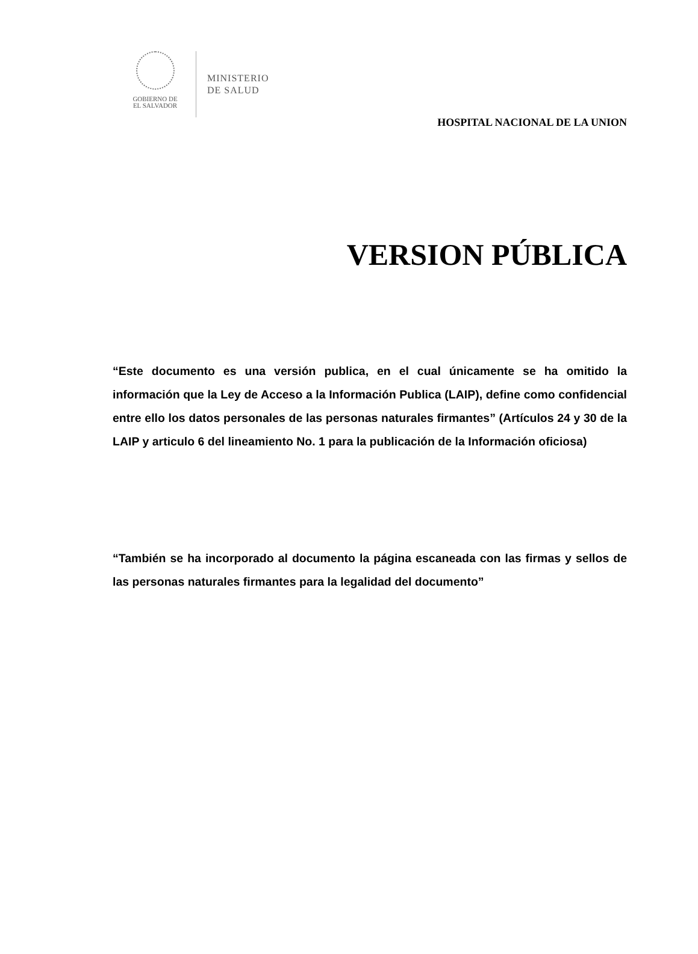GOBIERNO DE
EL SALVADOR
MINISTERIO
DE SALUD
HOSPITAL NACIONAL DE LA UNION
VERSION PÚBLICA
“Este documento es una versión publica, en el cual únicamente se ha omitido la información que la Ley de Acceso a la Información Publica (LAIP), define como confidencial entre ello los datos personales de las personas naturales firmantes” (Artículos 24 y 30 de la LAIP y articulo 6 del lineamiento No. 1 para la publicación de la Información oficiosa)
“También se ha incorporado al documento la página escaneada con las firmas y sellos de las personas naturales firmantes para la legalidad del documento”